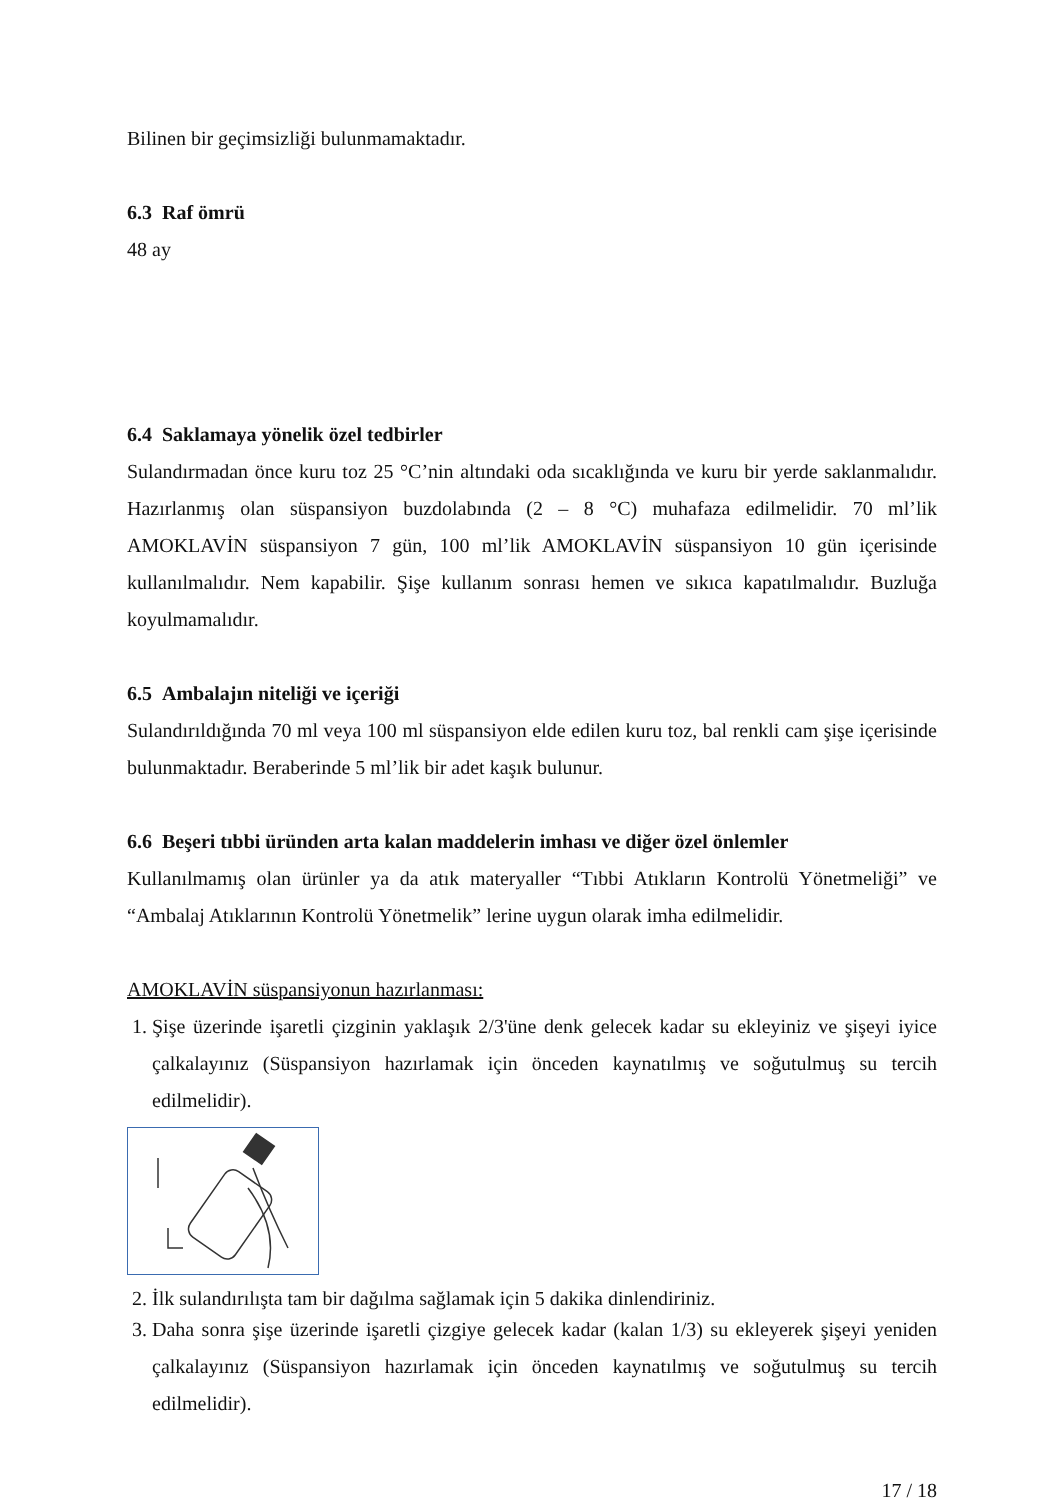Bilinen bir geçimsizliği bulunmamaktadır.
6.3 Raf ömrü
48 ay
6.4 Saklamaya yönelik özel tedbirler
Sulandırmadan önce kuru toz 25 °C’nin altındaki oda sıcaklığında ve kuru bir yerde saklanmalıdır. Hazırlanmış olan süspansiyon buzdolabında (2 – 8 °C) muhafaza edilmelidir. 70 ml’lik AMOKLAVİN süspansiyon 7 gün, 100 ml’lik AMOKLAVİN süspansiyon 10 gün içerisinde kullanılmalıdır. Nem kapabilir. Şişe kullanım sonrası hemen ve sıkıca kapatılmalıdır. Buzluğa koyulmamalıdır.
6.5 Ambalajın niteliği ve içeriği
Sulandırıldığında 70 ml veya 100 ml süspansiyon elde edilen kuru toz, bal renkli cam şişe içerisinde bulunmaktadır. Beraberinde 5 ml’lik bir adet kaşık bulunur.
6.6 Beşeri tıbbi üründen arta kalan maddelerin imhası ve diğer özel önlemler
Kullanılmamış olan ürünler ya da atık materyaller “Tıbbi Atıkların Kontrolü Yönetmeliği” ve “Ambalaj Atıklarının Kontrolü Yönetmelik” lerine uygun olarak imha edilmelidir.
AMOKLAVİN süspansiyonun hazırlanması:
1. Şişe üzerinde işaretli çizginin yaklaşık 2/3'üne denk gelecek kadar su ekleyiniz ve şişeyi iyice çalkalayınız (Süspansiyon hazırlamak için önceden kaynatılmış ve soğutulmuş su tercih edilmelidir).
2. İlk sulandırılışta tam bir dağılma sağlamak için 5 dakika dinlendiriniz.
3. Daha sonra şişe üzerinde işaretli çizgiye gelecek kadar (kalan 1/3) su ekleyerek şişeyi yeniden çalkalayınız (Süspansiyon hazırlamak için önceden kaynatılmış ve soğutulmuş su tercih edilmelidir).
17 / 18